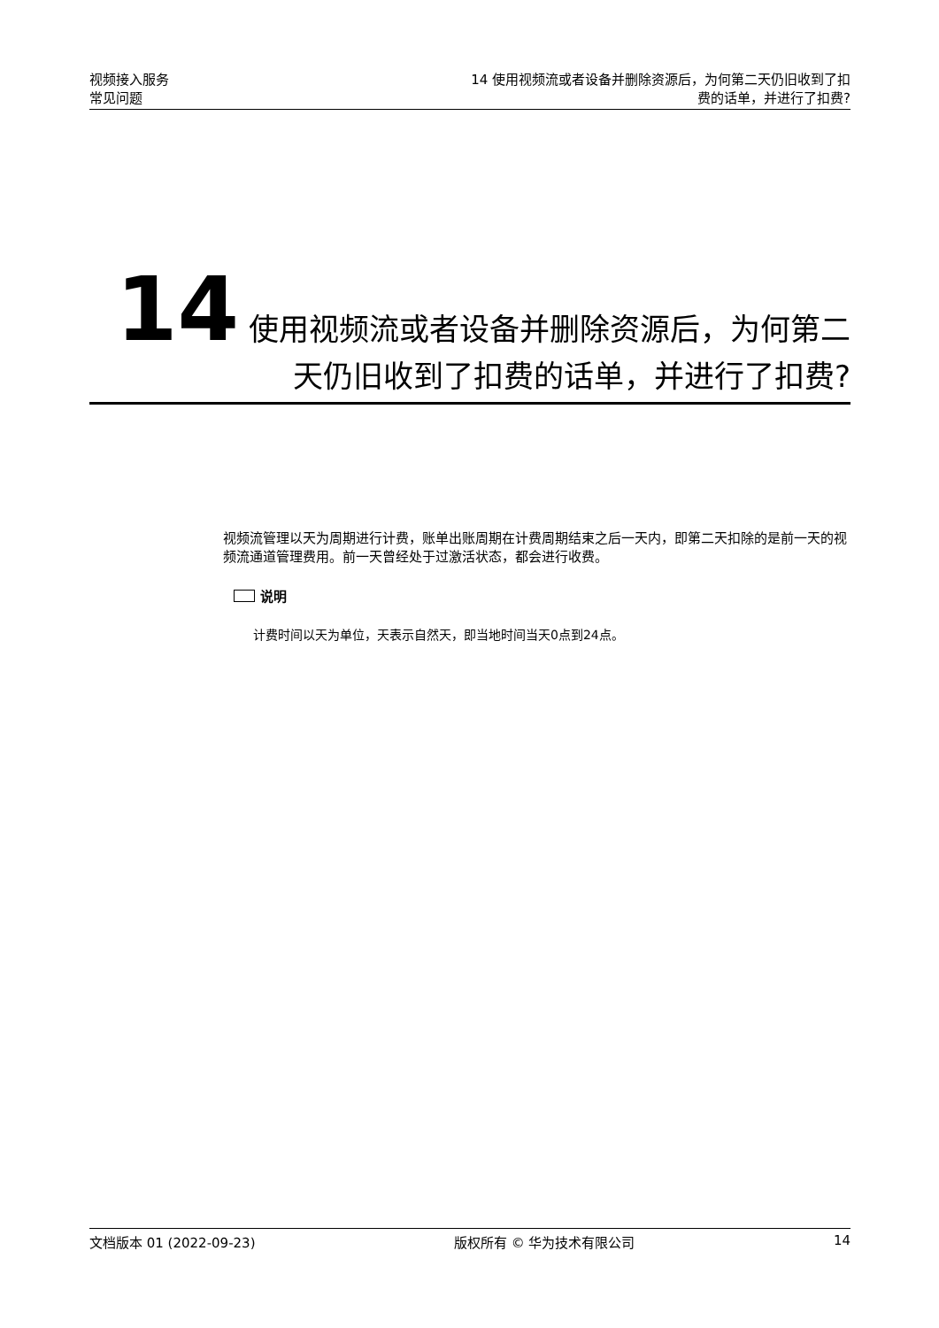视频接入服务
常见问题
14 使用视频流或者设备并删除资源后，为何第二天仍旧收到了扣费的话单，并进行了扣费?
14 使用视频流或者设备并删除资源后，为何第二天仍旧收到了扣费的话单，并进行了扣费?
视频流管理以天为周期进行计费，账单出账周期在计费周期结束之后一天内，即第二天扣除的是前一天的视频流通道管理费用。前一天曾经处于过激活状态，都会进行收费。
说明
计费时间以天为单位，天表示自然天，即当地时间当天0点到24点。
文档版本 01 (2022-09-23) 版权所有 © 华为技术有限公司 14